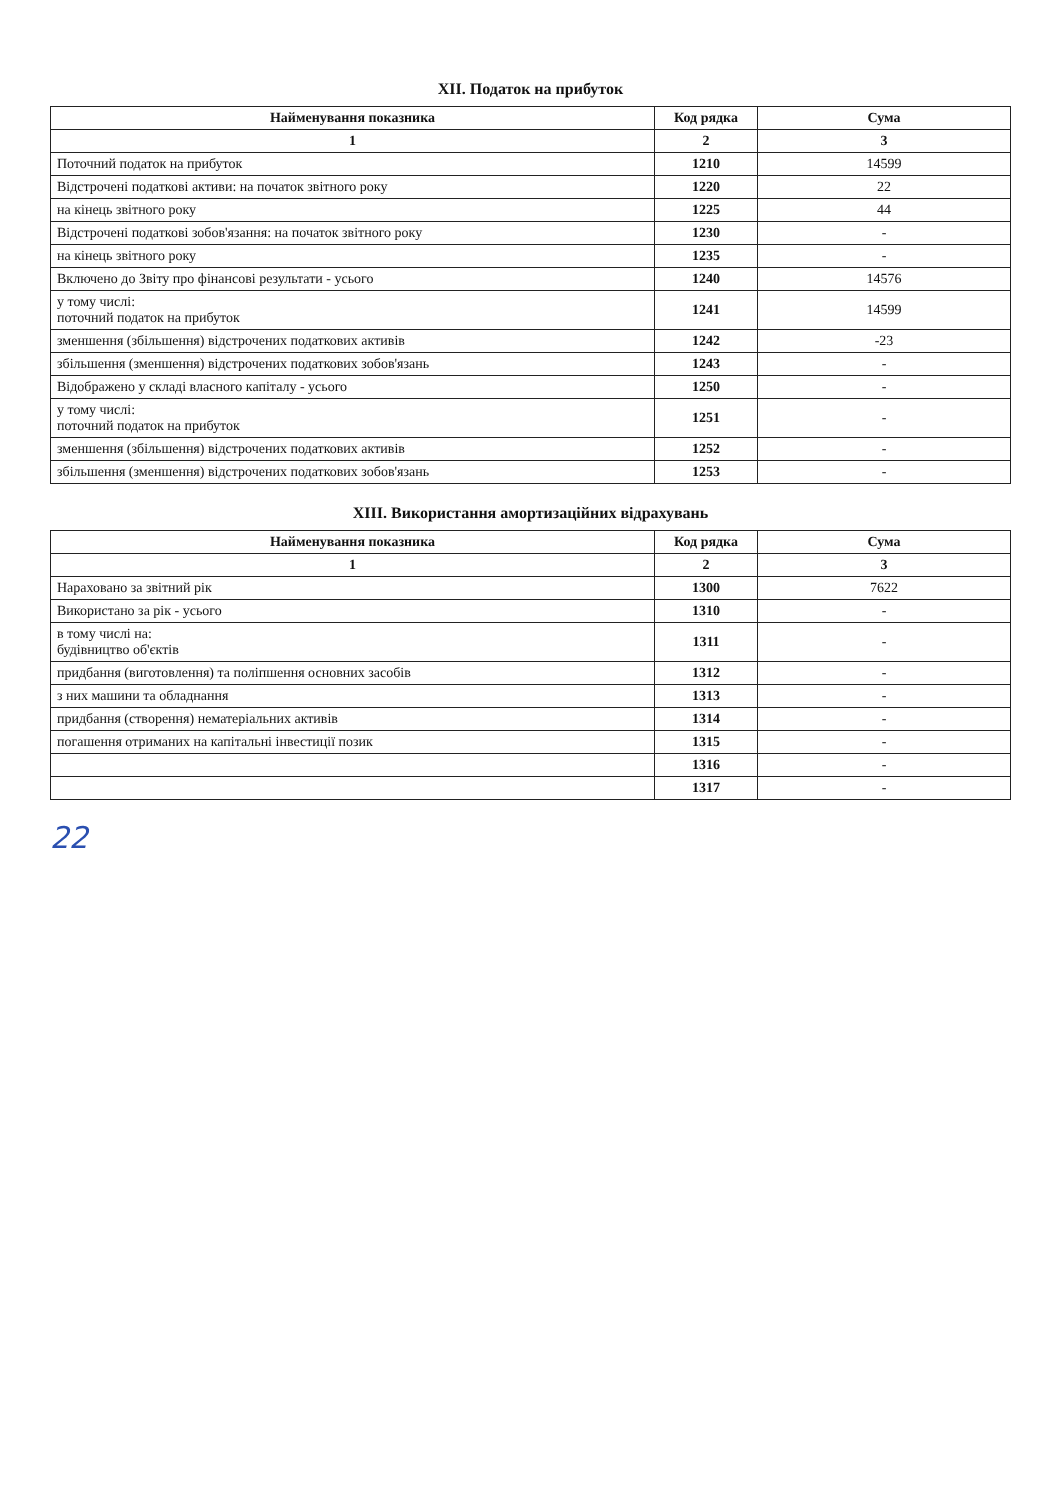XII. Податок на прибуток
| Найменування показника | Код рядка | Сума |
| --- | --- | --- |
| 1 | 2 | 3 |
| Поточний податок на прибуток | 1210 | 14599 |
| Відстрочені податкові активи: на початок звітного року | 1220 | 22 |
| на кінець звітного року | 1225 | 44 |
| Відстрочені податкові зобов'язання: на початок звітного року | 1230 | - |
| на кінець звітного року | 1235 | - |
| Включено до Звіту про фінансові результати - усього | 1240 | 14576 |
| у тому числі: поточний податок на прибуток | 1241 | 14599 |
| зменшення (збільшення) відстрочених податкових активів | 1242 | -23 |
| збільшення (зменшення) відстрочених податкових зобов'язань | 1243 | - |
| Відображено у складі власного капіталу - усього | 1250 | - |
| у тому числі: поточний податок на прибуток | 1251 | - |
| зменшення (збільшення) відстрочених податкових активів | 1252 | - |
| збільшення (зменшення) відстрочених податкових зобов'язань | 1253 | - |
XIII. Використання амортизаційних відрахувань
| Найменування показника | Код рядка | Сума |
| --- | --- | --- |
| 1 | 2 | 3 |
| Нараховано за звітний рік | 1300 | 7622 |
| Використано за рік - усього | 1310 | - |
| в тому числі на: будівництво об'єктів | 1311 | - |
| придбання (виготовлення) та поліпшення основних засобів | 1312 | - |
| з них машини та обладнання | 1313 | - |
| придбання (створення) нематеріальних активів | 1314 | - |
| погашення отриманих на капітальні інвестиції позик | 1315 | - |
| | 1316 | - |
| | 1317 | - |
22